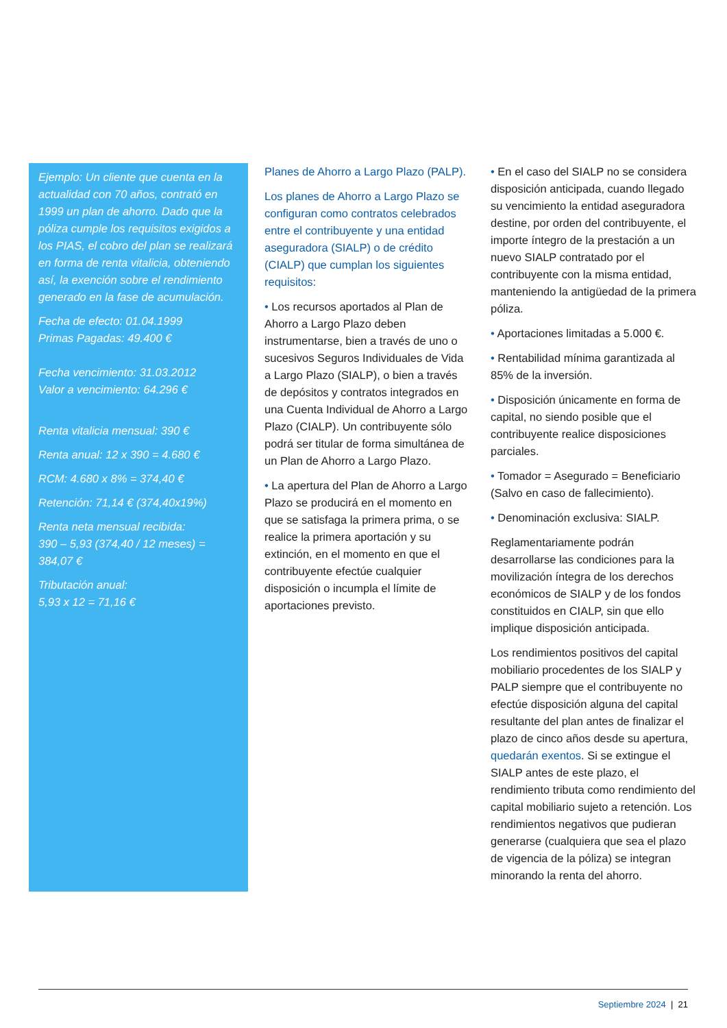Ejemplo: Un cliente que cuenta en la actualidad con 70 años, contrató en 1999 un plan de ahorro. Dado que la póliza cumple los requisitos exigidos a los PIAS, el cobro del plan se realizará en forma de renta vitalicia, obteniendo así, la exención sobre el rendimiento generado en la fase de acumulación.
Fecha de efecto: 01.04.1999
Primas Pagadas: 49.400 €
Fecha vencimiento: 31.03.2012
Valor a vencimiento: 64.296 €
Renta vitalicia mensual: 390 €
Renta anual: 12 x 390 = 4.680 €
RCM: 4.680 x 8% = 374,40 €
Retención: 71,14 € (374,40x19%)
Renta neta mensual recibida:
390 – 5,93 (374,40 / 12 meses) = 384,07 €
Tributación anual:
5,93 x 12 = 71,16 €
Planes de Ahorro a Largo Plazo (PALP).
Los planes de Ahorro a Largo Plazo se configuran como contratos celebrados entre el contribuyente y una entidad aseguradora (SIALP) o de crédito (CIALP) que cumplan los siguientes requisitos:
• Los recursos aportados al Plan de Ahorro a Largo Plazo deben instrumentarse, bien a través de uno o sucesivos Seguros Individuales de Vida a Largo Plazo (SIALP), o bien a través de depósitos y contratos integrados en una Cuenta Individual de Ahorro a Largo Plazo (CIALP). Un contribuyente sólo podrá ser titular de forma simultánea de un Plan de Ahorro a Largo Plazo.
• La apertura del Plan de Ahorro a Largo Plazo se producirá en el momento en que se satisfaga la primera prima, o se realice la primera aportación y su extinción, en el momento en que el contribuyente efectúe cualquier disposición o incumpla el límite de aportaciones previsto.
• En el caso del SIALP no se considera disposición anticipada, cuando llegado su vencimiento la entidad aseguradora destine, por orden del contribuyente, el importe íntegro de la prestación a un nuevo SIALP contratado por el contribuyente con la misma entidad, manteniendo la antigüedad de la primera póliza.
• Aportaciones limitadas a 5.000 €.
• Rentabilidad mínima garantizada al 85% de la inversión.
• Disposición únicamente en forma de capital, no siendo posible que el contribuyente realice disposiciones parciales.
• Tomador = Asegurado = Beneficiario (Salvo en caso de fallecimiento).
• Denominación exclusiva: SIALP.
Reglamentariamente podrán desarrollarse las condiciones para la movilización íntegra de los derechos económicos de SIALP y de los fondos constituidos en CIALP, sin que ello implique disposición anticipada.
Los rendimientos positivos del capital mobiliario procedentes de los SIALP y PALP siempre que el contribuyente no efectúe disposición alguna del capital resultante del plan antes de finalizar el plazo de cinco años desde su apertura, quedarán exentos. Si se extingue el SIALP antes de este plazo, el rendimiento tributa como rendimiento del capital mobiliario sujeto a retención. Los rendimientos negativos que pudieran generarse (cualquiera que sea el plazo de vigencia de la póliza) se integran minorando la renta del ahorro.
Septiembre 2024 | 21